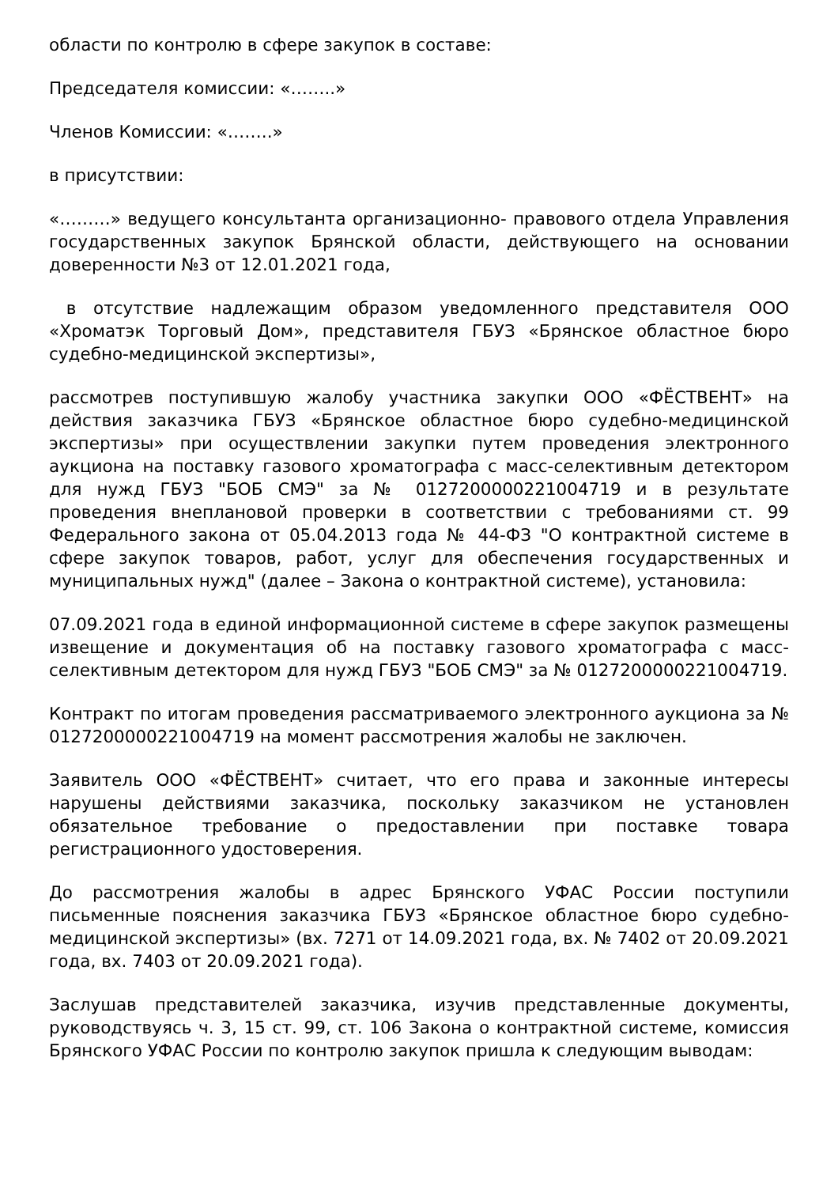области по контролю в сфере закупок в составе:
Председателя комиссии: «……..»
Членов Комиссии: «……..»
в присутствии:
«………» ведущего консультанта организационно- правового отдела Управления государственных закупок Брянской области, действующего на основании доверенности №3 от 12.01.2021 года,
в отсутствие надлежащим образом уведомленного представителя ООО «Хроматэк Торговый Дом», представителя ГБУЗ «Брянское областное бюро судебно-медицинской экспертизы»,
рассмотрев поступившую жалобу участника закупки ООО «ФЁСТВЕНТ» на действия заказчика ГБУЗ «Брянское областное бюро судебно-медицинской экспертизы» при осуществлении закупки путем проведения электронного аукциона на поставку газового хроматографа с масс-селективным детектором для нужд ГБУЗ "БОБ СМЭ" за № 0127200000221004719 и в результате проведения внеплановой проверки в соответствии с требованиями ст. 99 Федерального закона от 05.04.2013 года № 44-ФЗ "О контрактной системе в сфере закупок товаров, работ, услуг для обеспечения государственных и муниципальных нужд" (далее – Закона о контрактной системе), установила:
07.09.2021 года в единой информационной системе в сфере закупок размещены извещение и документация об на поставку газового хроматографа с масс-селективным детектором для нужд ГБУЗ "БОБ СМЭ" за № 0127200000221004719.
Контракт по итогам проведения рассматриваемого электронного аукциона за № 0127200000221004719 на момент рассмотрения жалобы не заключен.
Заявитель ООО «ФЁСТВЕНТ» считает, что его права и законные интересы нарушены действиями заказчика, поскольку заказчиком не установлен обязательное требование о предоставлении при поставке товара регистрационного удостоверения.
До рассмотрения жалобы в адрес Брянского УФАС России поступили письменные пояснения заказчика ГБУЗ «Брянское областное бюро судебно-медицинской экспертизы» (вх. 7271 от 14.09.2021 года, вх. № 7402 от 20.09.2021 года, вх. 7403 от 20.09.2021 года).
Заслушав представителей заказчика, изучив представленные документы, руководствуясь ч. 3, 15 ст. 99, ст. 106 Закона о контрактной системе, комиссия Брянского УФАС России по контролю закупок пришла к следующим выводам: